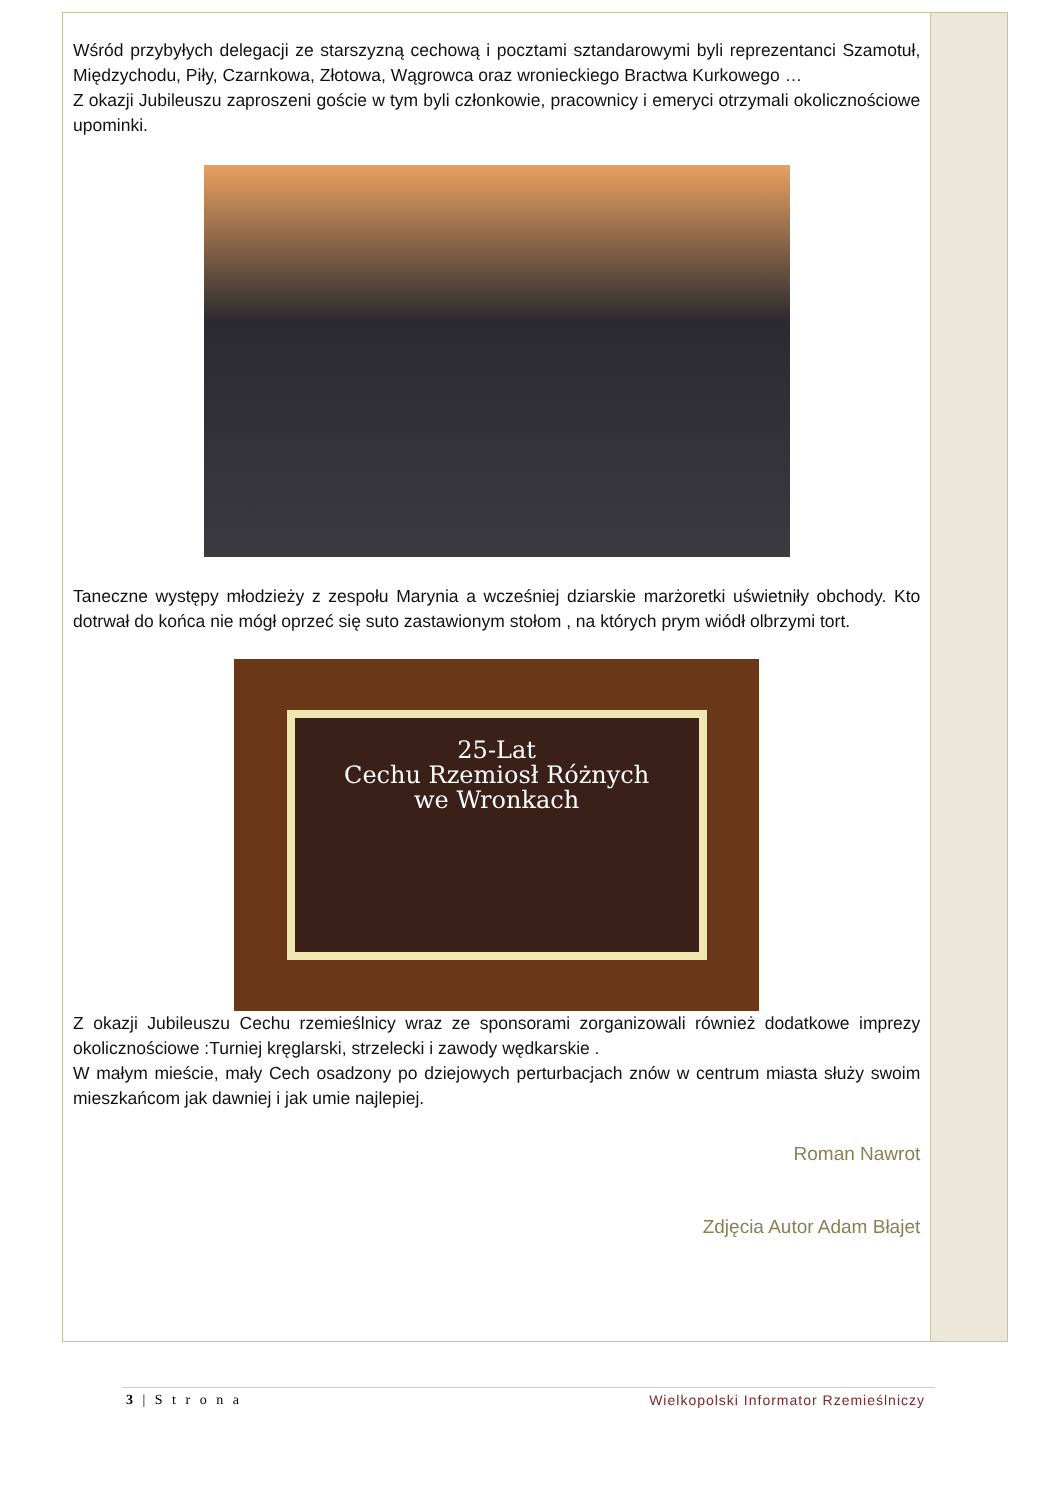Wśród przybyłych delegacji ze starszyzną cechową i pocztami sztandarowymi byli reprezentanci Szamotuł, Międzychodu, Piły, Czarnkowa, Złotowa, Wągrowca oraz wronieckiego Bractwa Kurkowego …
Z okazji Jubileuszu zaproszeni goście w tym byli członkowie, pracownicy i emeryci otrzymali okolicznościowe upominki.
Taneczne występy młodzieży z zespołu Marynia a wcześniej dziarskie marżoretki uświetniły obchody. Kto dotrwał do końca nie mógł oprzeć się suto zastawionym stołom , na których prym wiódł olbrzymi tort.
25-Lat
Cechu Rzemiosł Różnych
we Wronkach
Z okazji Jubileuszu Cechu rzemieślnicy wraz ze sponsorami zorganizowali również dodatkowe imprezy okolicznościowe :Turniej kręglarski, strzelecki i zawody wędkarskie .
W małym mieście, mały Cech osadzony po dziejowych perturbacjach znów w centrum miasta służy swoim mieszkańcom jak dawniej i jak umie najlepiej.
Roman Nawrot
Zdjęcia Autor Adam Błajet
3 | S t r o n a Wielkopolski Informator Rzemieślniczy